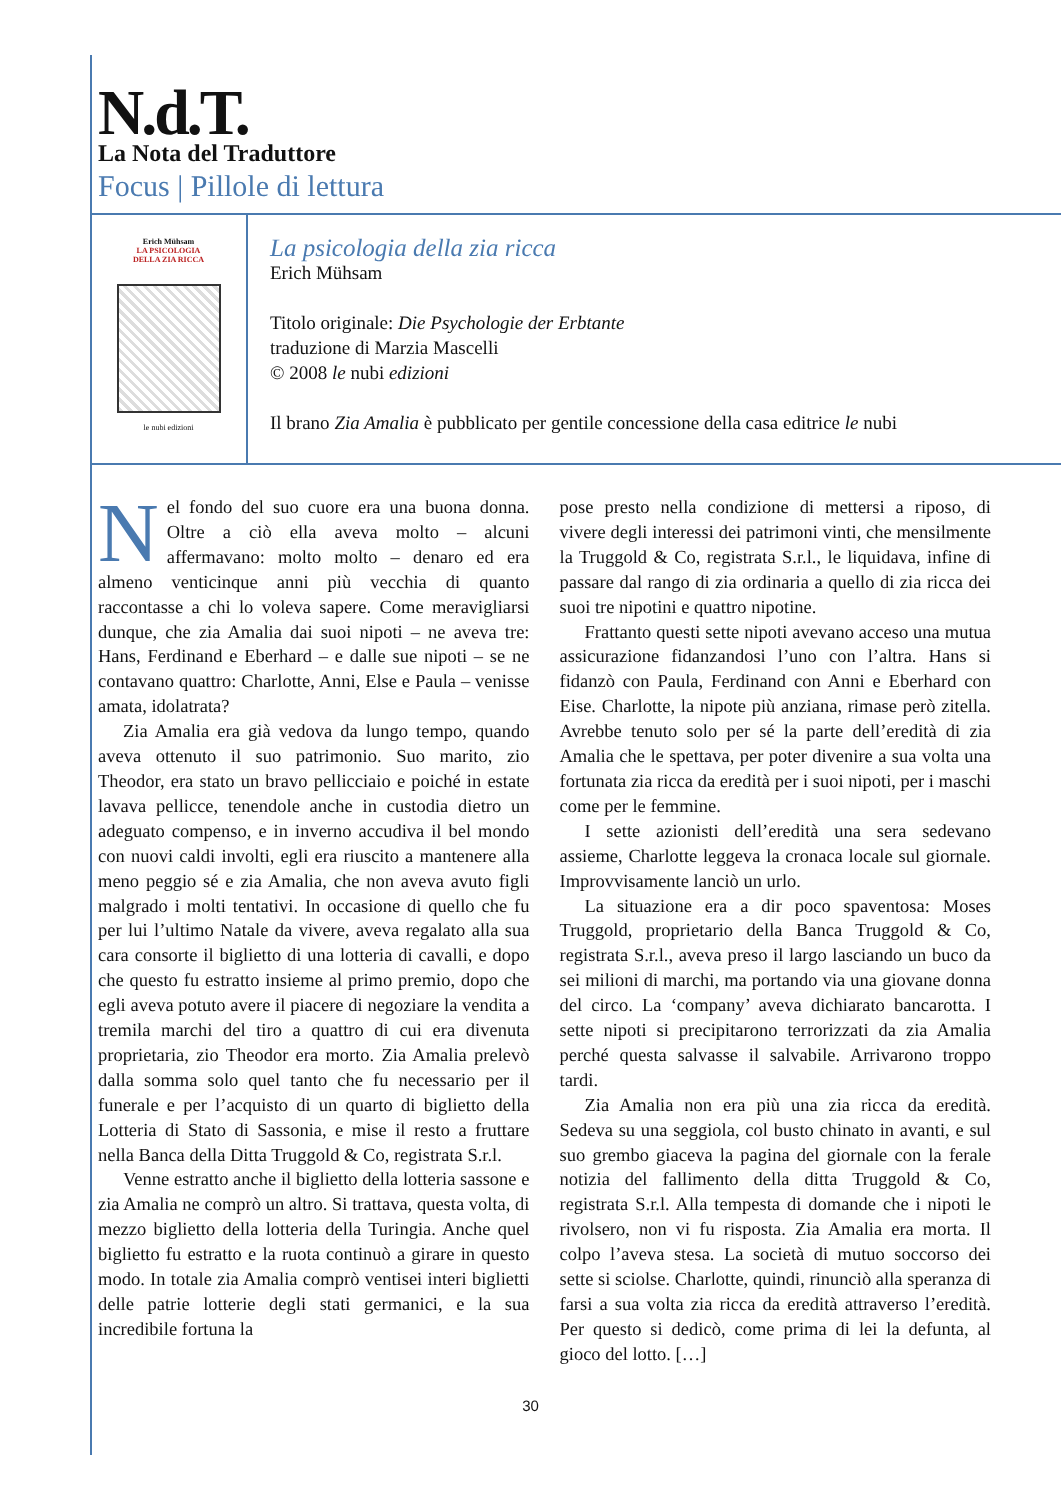N.d.T.
La Nota del Traduttore
Focus | Pillole di lettura
Erich Mühsam
LA PSICOLOGIA
DELLA ZIA RICCA
le nubi edizioni
La psicologia della zia ricca
Erich Mühsam
Titolo originale: Die Psychologie der Erbtante
traduzione di Marzia Mascelli
© 2008 le nubi edizioni
Il brano Zia Amalia è pubblicato per gentile concessione della casa editrice le nubi
Nel fondo del suo cuore era una buona donna. Oltre a ciò ella aveva molto – alcuni affermavano: molto molto – denaro ed era almeno venticinque anni più vecchia di quanto raccontasse a chi lo voleva sapere. Come meravigliarsi dunque, che zia Amalia dai suoi nipoti – ne aveva tre: Hans, Ferdinand e Eberhard – e dalle sue nipoti – se ne contavano quattro: Charlotte, Anni, Else e Paula – venisse amata, idolatrata?
Zia Amalia era già vedova da lungo tempo, quando aveva ottenuto il suo patrimonio. Suo marito, zio Theodor, era stato un bravo pellicciaio e poiché in estate lavava pellicce, tenendole anche in custodia dietro un adeguato compenso, e in inverno accudiva il bel mondo con nuovi caldi involti, egli era riuscito a mantenere alla meno peggio sé e zia Amalia, che non aveva avuto figli malgrado i molti tentativi. In occasione di quello che fu per lui l’ultimo Natale da vivere, aveva regalato alla sua cara consorte il biglietto di una lotteria di cavalli, e dopo che questo fu estratto insieme al primo premio, dopo che egli aveva potuto avere il piacere di negoziare la vendita a tremila marchi del tiro a quattro di cui era divenuta proprietaria, zio Theodor era morto. Zia Amalia prelevò dalla somma solo quel tanto che fu necessario per il funerale e per l’acquisto di un quarto di biglietto della Lotteria di Stato di Sassonia, e mise il resto a fruttare nella Banca della Ditta Truggold & Co, registrata S.r.l.
Venne estratto anche il biglietto della lotteria sassone e zia Amalia ne comprò un altro. Si trattava, questa volta, di mezzo biglietto della lotteria della Turingia. Anche quel biglietto fu estratto e la ruota continuò a girare in questo modo. In totale zia Amalia comprò ventisei interi biglietti delle patrie lotterie degli stati germanici, e la sua incredibile fortuna la
pose presto nella condizione di mettersi a riposo, di vivere degli interessi dei patrimoni vinti, che mensilmente la Truggold & Co, registrata S.r.l., le liquidava, infine di passare dal rango di zia ordinaria a quello di zia ricca dei suoi tre nipotini e quattro nipotine.
Frattanto questi sette nipoti avevano acceso una mutua assicurazione fidanzandosi l’uno con l’altra. Hans si fidanzò con Paula, Ferdinand con Anni e Eberhard con Eise. Charlotte, la nipote più anziana, rimase però zitella. Avrebbe tenuto solo per sé la parte dell’eredità di zia Amalia che le spettava, per poter divenire a sua volta una fortunata zia ricca da eredità per i suoi nipoti, per i maschi come per le femmine.
I sette azionisti dell’eredità una sera sedevano assieme, Charlotte leggeva la cronaca locale sul giornale. Improvvisamente lanciò un urlo.
La situazione era a dir poco spaventosa: Moses Truggold, proprietario della Banca Truggold & Co, registrata S.r.l., aveva preso il largo lasciando un buco da sei milioni di marchi, ma portando via una giovane donna del circo. La ‘company’ aveva dichiarato bancarotta. I sette nipoti si precipitarono terrorizzati da zia Amalia perché questa salvasse il salvabile. Arrivarono troppo tardi.
Zia Amalia non era più una zia ricca da eredità. Sedeva su una seggiola, col busto chinato in avanti, e sul suo grembo giaceva la pagina del giornale con la ferale notizia del fallimento della ditta Truggold & Co, registrata S.r.l. Alla tempesta di domande che i nipoti le rivolsero, non vi fu risposta. Zia Amalia era morta. Il colpo l’aveva stesa. La società di mutuo soccorso dei sette si sciolse. Charlotte, quindi, rinunciò alla speranza di farsi a sua volta zia ricca da eredità attraverso l’eredità. Per questo si dedicò, come prima di lei la defunta, al gioco del lotto. […]
30